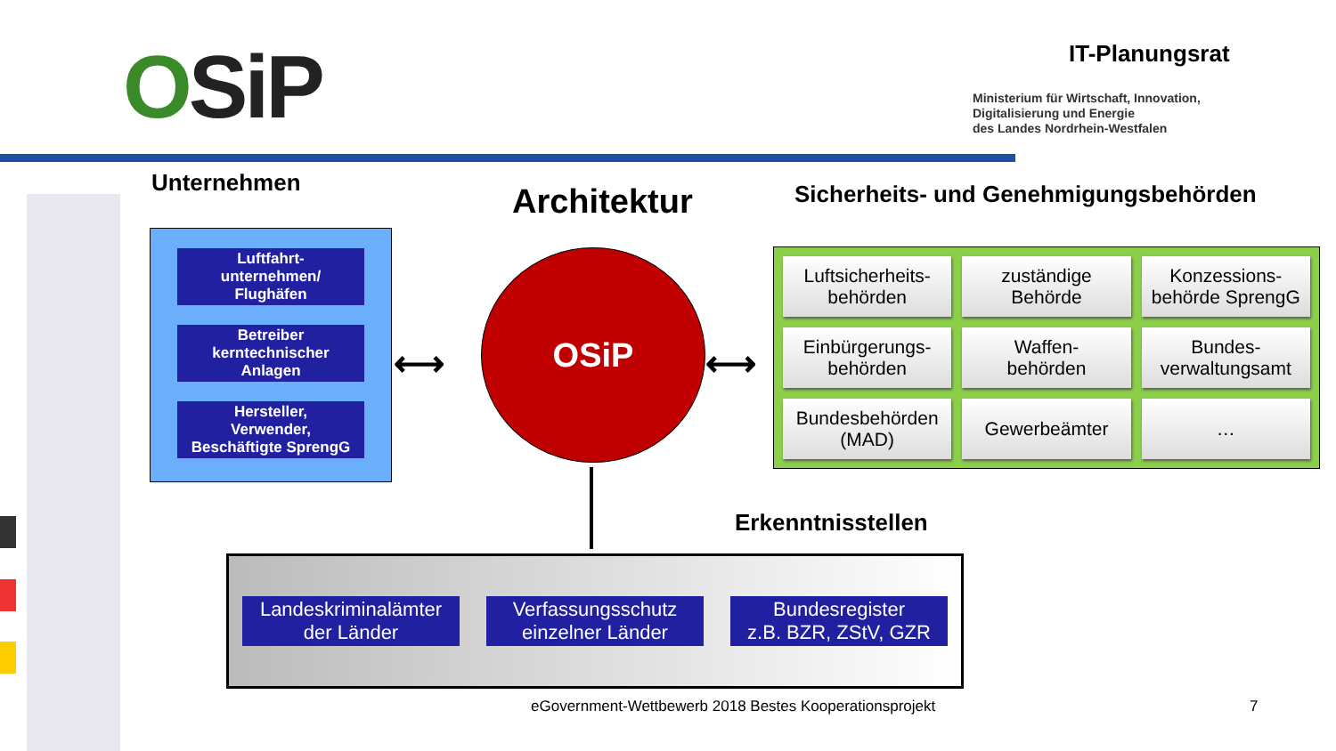OSiP IT-Planungsrat
Ministerium für Wirtschaft, Innovation,
Digitalisierung und Energie
des Landes Nordrhein-Westfalen
Unternehmen
Architektur
Sicherheits- und Genehmigungsbehörden
Luftfahrt-
unternehmen/
Flughäfen
Betreiber
kerntechnischer
Anlagen
Hersteller,
Verwender,
Beschäftigte SprengG
⟷
OSiP
⟷
Luftsicherheits-
behörden
zuständige
Behörde
Konzessions-
behörde SprengG
Einbürgerungs-
behörden
Waffen-
behörden
Bundes-
verwaltungsamt
Bundesbehörden
(MAD)
Gewerbeämter
…
Erkenntnisstellen
Landeskriminalämter
der Länder
Verfassungsschutz
einzelner Länder
Bundesregister
z.B. BZR, ZStV, GZR
eGovernment-Wettbewerb 2018 Bestes Kooperationsprojekt
7